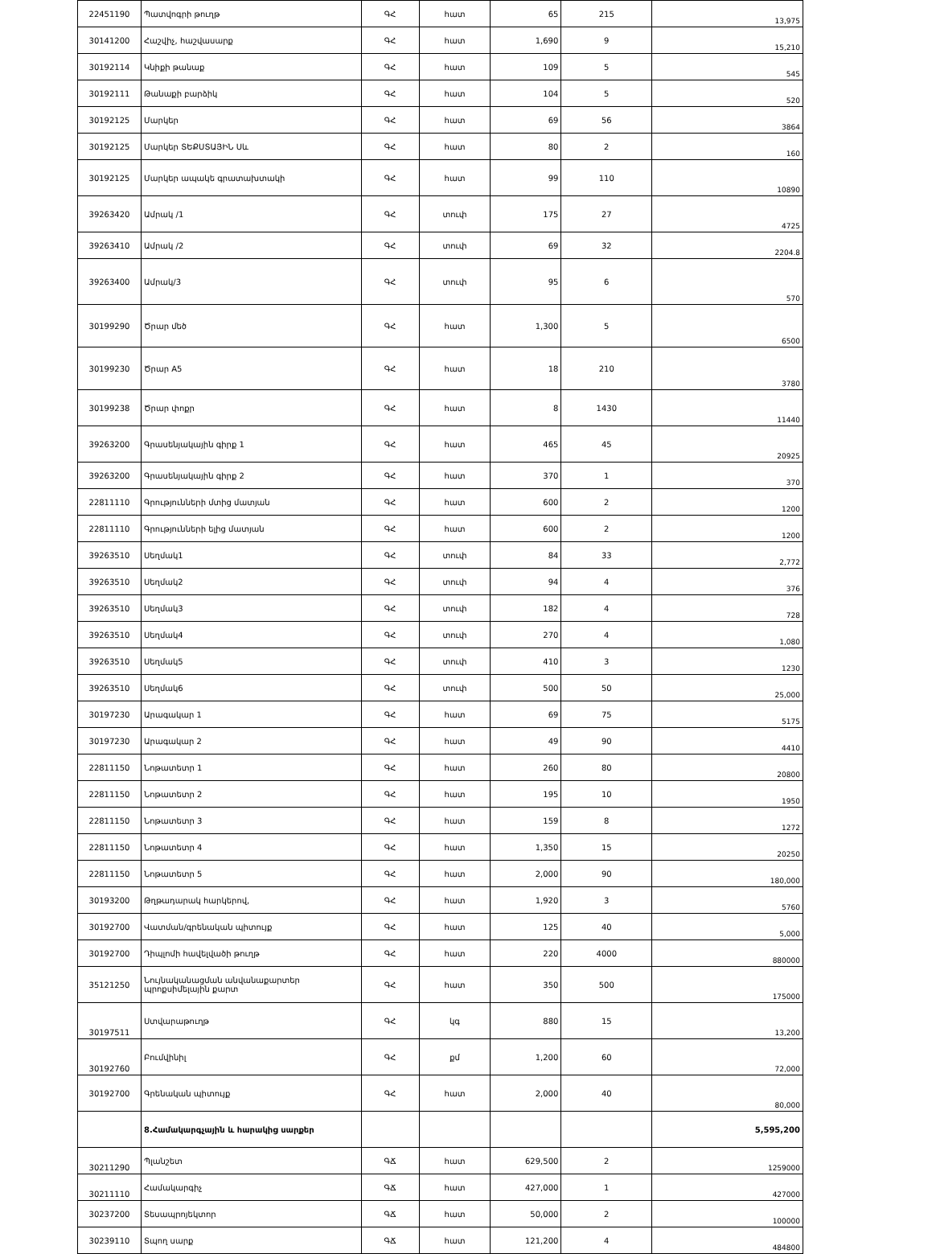| 22451190 | Պատվոգրի թուղթ | ԳՀ | հատ | 65 | 215 | 13,975 |
| 30141200 | Հաշվիչ, հաշվասարք | ԳՀ | հատ | 1,690 | 9 | 15,210 |
| 30192114 | Կնիքի թանաք | ԳՀ | հատ | 109 | 5 | 545 |
| 30192111 | Թանաքի բարձիկ | ԳՀ | հատ | 104 | 5 | 520 |
| 30192125 | Մարկեր | ԳՀ | հատ | 69 | 56 | 3864 |
| 30192125 | Մարկեր ՏԵՔՍՏԱՅԻՆ Սև | ԳՀ | հատ | 80 | 2 | 160 |
| 30192125 | Մարկեր ապակե գրատախտակի | ԳՀ | հատ | 99 | 110 | 10890 |
| 39263420 | Ամրակ /1 | ԳՀ | տուփ | 175 | 27 | 4725 |
| 39263410 | Ամրակ /2 | ԳՀ | տուփ | 69 | 32 | 2204.8 |
| 39263400 | Ամրակ/3 | ԳՀ | տուփ | 95 | 6 | 570 |
| 30199290 | Ծրար մեծ | ԳՀ | հատ | 1,300 | 5 | 6500 |
| 30199230 | Ծրար A5 | ԳՀ | հատ | 18 | 210 | 3780 |
| 30199238 | Ծրար փոքր | ԳՀ | հատ | 8 | 1430 | 11440 |
| 39263200 | Գրասենյակային գիրք 1 | ԳՀ | հատ | 465 | 45 | 20925 |
| 39263200 | Գրասենյակային գիրք 2 | ԳՀ | հատ | 370 | 1 | 370 |
| 22811110 | Գրությունների մտից մատյան | ԳՀ | հատ | 600 | 2 | 1200 |
| 22811110 | Գրությունների ելից մատյան | ԳՀ | հատ | 600 | 2 | 1200 |
| 39263510 | Սեղմակ1 | ԳՀ | տուփ | 84 | 33 | 2,772 |
| 39263510 | Սեղմակ2 | ԳՀ | տուփ | 94 | 4 | 376 |
| 39263510 | Սեղմակ3 | ԳՀ | տուփ | 182 | 4 | 728 |
| 39263510 | Սեղմակ4 | ԳՀ | տուփ | 270 | 4 | 1,080 |
| 39263510 | Սեղմակ5 | ԳՀ | տուփ | 410 | 3 | 1230 |
| 39263510 | Սեղմակ6 | ԳՀ | տուփ | 500 | 50 | 25,000 |
| 30197230 | Արագակար 1 | ԳՀ | հատ | 69 | 75 | 5175 |
| 30197230 | Արագակար 2 | ԳՀ | հատ | 49 | 90 | 4410 |
| 22811150 | Նոթատետր 1 | ԳՀ | հատ | 260 | 80 | 20800 |
| 22811150 | Նոթատետր 2 | ԳՀ | հատ | 195 | 10 | 1950 |
| 22811150 | Նոթատետր 3 | ԳՀ | հատ | 159 | 8 | 1272 |
| 22811150 | Նոթատետր 4 | ԳՀ | հատ | 1,350 | 15 | 20250 |
| 22811150 | Նոթատետր 5 | ԳՀ | հատ | 2,000 | 90 | 180,000 |
| 30193200 | Թղթադարակ հարկերով, | ԳՀ | հատ | 1,920 | 3 | 5760 |
| 30192700 | Վատման/գրենական պիտույք | ԳՀ | հատ | 125 | 40 | 5,000 |
| 30192700 | Դիպլոմի հավելվածի թուղթ | ԳՀ | հատ | 220 | 4000 | 880000 |
| 35121250 | Նույնականացման անվանաքարտեր պրոքսիմելային քարտ | ԳՀ | հատ | 350 | 500 | 175000 |
| 30197511 | Ստվարաթուղթ | ԳՀ | կգ | 880 | 15 | 13,200 |
| 30192760 | Բումվինիլ | ԳՀ | քմ | 1,200 | 60 | 72,000 |
| 30192700 | Գրենական պիտույք | ԳՀ | հատ | 2,000 | 40 | 80,000 |
| | 8.Համակարգչային և հարակից սարքեր | | | | | 5,595,200 |
| 30211290 | Պլանշետ | ԳՃ | հատ | 629,500 | 2 | 1259000 |
| 30211110 | Համակարգիչ | ԳՃ | հատ | 427,000 | 1 | 427000 |
| 30237200 | Տեսապրոյեկտոր | ԳՃ | հատ | 50,000 | 2 | 100000 |
| 30239110 | Տպող սարք | ԳՃ | հատ | 121,200 | 4 | 484800 |